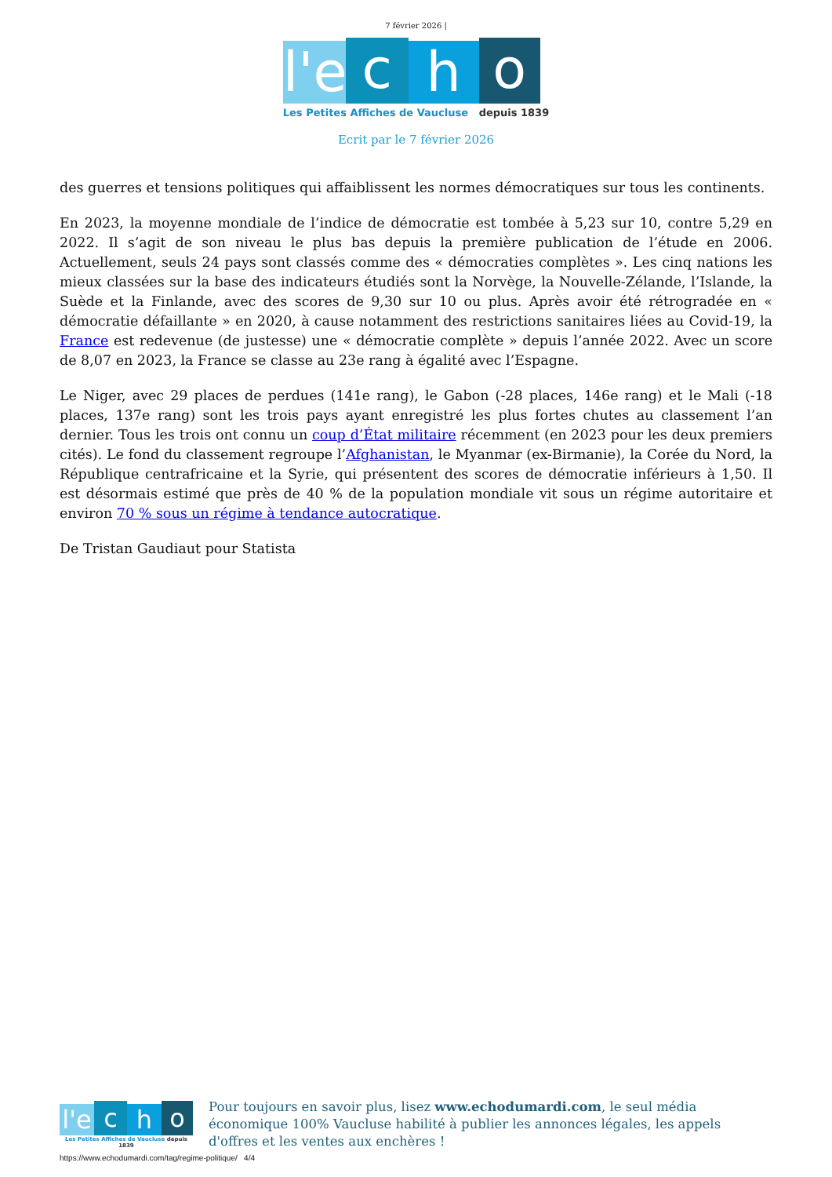7 février 2026 |
l'e
c
h
o
Les Petites Affiches de Vaucluse depuis 1839
Ecrit par le 7 février 2026
des guerres et tensions politiques qui affaiblissent les normes démocratiques sur tous les continents.
En 2023, la moyenne mondiale de l’indice de démocratie est tombée à 5,23 sur 10, contre 5,29 en 2022. Il s’agit de son niveau le plus bas depuis la première publication de l’étude en 2006. Actuellement, seuls 24 pays sont classés comme des « démocraties complètes ». Les cinq nations les mieux classées sur la base des indicateurs étudiés sont la Norvège, la Nouvelle-Zélande, l’Islande, la Suède et la Finlande, avec des scores de 9,30 sur 10 ou plus. Après avoir été rétrogradée en « démocratie défaillante » en 2020, à cause notamment des restrictions sanitaires liées au Covid-19, la France est redevenue (de justesse) une « démocratie complète » depuis l’année 2022. Avec un score de 8,07 en 2023, la France se classe au 23e rang à égalité avec l’Espagne.
Le Niger, avec 29 places de perdues (141e rang), le Gabon (-28 places, 146e rang) et le Mali (-18 places, 137e rang) sont les trois pays ayant enregistré les plus fortes chutes au classement l’an dernier. Tous les trois ont connu un coup d’État militaire récemment (en 2023 pour les deux premiers cités). Le fond du classement regroupe l’Afghanistan, le Myanmar (ex-Birmanie), la Corée du Nord, la République centrafricaine et la Syrie, qui présentent des scores de démocratie inférieurs à 1,50. Il est désormais estimé que près de 40 % de la population mondiale vit sous un régime autoritaire et environ 70 % sous un régime à tendance autocratique.
De Tristan Gaudiaut pour Statista
l'e
c
h
o
Les Petites Affiches de Vaucluse depuis 1839
Pour toujours en savoir plus, lisez www.echodumardi.com, le seul média économique 100% Vaucluse habilité à publier les annonces légales, les appels d'offres et les ventes aux enchères !
https://www.echodumardi.com/tag/regime-politique/ 4/4